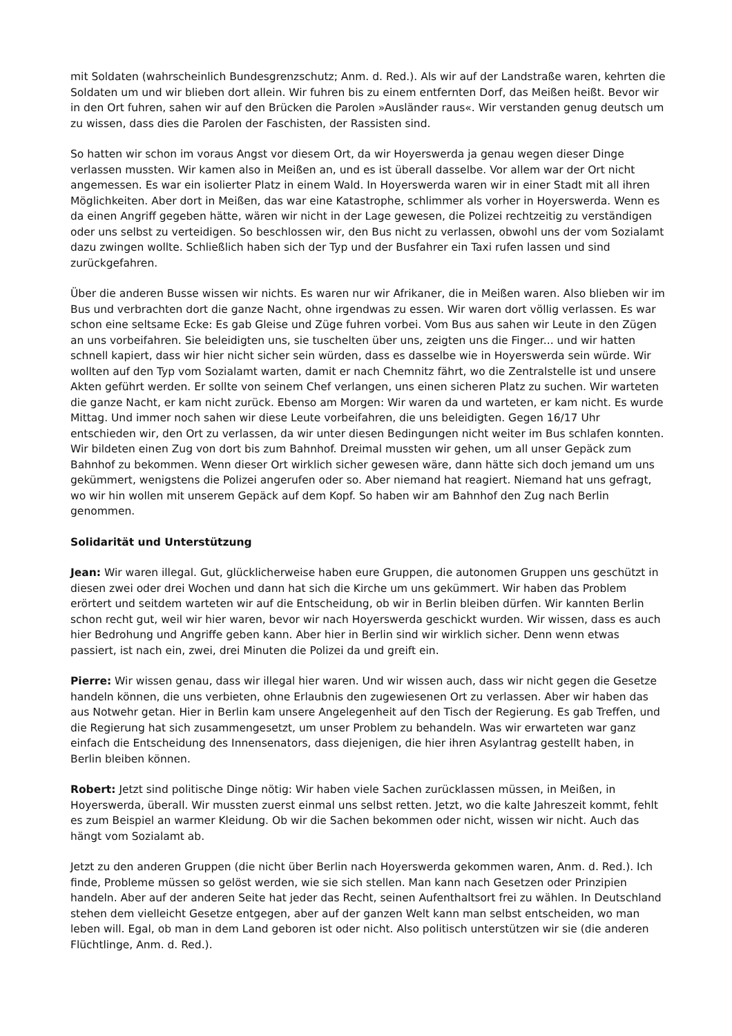mit Soldaten (wahrscheinlich Bundesgrenzschutz; Anm. d. Red.). Als wir auf der Landstraße waren, kehrten die Soldaten um und wir blieben dort allein. Wir fuhren bis zu einem entfernten Dorf, das Meißen heißt. Bevor wir in den Ort fuhren, sahen wir auf den Brücken die Parolen »Ausländer raus«. Wir verstanden genug deutsch um zu wissen, dass dies die Parolen der Faschisten, der Rassisten sind.
So hatten wir schon im voraus Angst vor diesem Ort, da wir Hoyerswerda ja genau wegen dieser Dinge verlassen mussten. Wir kamen also in Meißen an, und es ist überall dasselbe. Vor allem war der Ort nicht angemessen. Es war ein isolierter Platz in einem Wald. In Hoyerswerda waren wir in einer Stadt mit all ihren Möglichkeiten. Aber dort in Meißen, das war eine Katastrophe, schlimmer als vorher in Hoyerswerda. Wenn es da einen Angriff gegeben hätte, wären wir nicht in der Lage gewesen, die Polizei rechtzeitig zu verständigen oder uns selbst zu verteidigen. So beschlossen wir, den Bus nicht zu verlassen, obwohl uns der vom Sozialamt dazu zwingen wollte. Schließlich haben sich der Typ und der Busfahrer ein Taxi rufen lassen und sind zurückgefahren.
Über die anderen Busse wissen wir nichts. Es waren nur wir Afrikaner, die in Meißen waren. Also blieben wir im Bus und verbrachten dort die ganze Nacht, ohne irgendwas zu essen. Wir waren dort völlig verlassen. Es war schon eine seltsame Ecke: Es gab Gleise und Züge fuhren vorbei. Vom Bus aus sahen wir Leute in den Zügen an uns vorbeifahren. Sie beleidigten uns, sie tuschelten über uns, zeigten uns die Finger... und wir hatten schnell kapiert, dass wir hier nicht sicher sein würden, dass es dasselbe wie in Hoyerswerda sein würde. Wir wollten auf den Typ vom Sozialamt warten, damit er nach Chemnitz fährt, wo die Zentralstelle ist und unsere Akten geführt werden. Er sollte von seinem Chef verlangen, uns einen sicheren Platz zu suchen. Wir warteten die ganze Nacht, er kam nicht zurück. Ebenso am Morgen: Wir waren da und warteten, er kam nicht. Es wurde Mittag. Und immer noch sahen wir diese Leute vorbeifahren, die uns beleidigten. Gegen 16/17 Uhr entschieden wir, den Ort zu verlassen, da wir unter diesen Bedingungen nicht weiter im Bus schlafen konnten. Wir bildeten einen Zug von dort bis zum Bahnhof. Dreimal mussten wir gehen, um all unser Gepäck zum Bahnhof zu bekommen. Wenn dieser Ort wirklich sicher gewesen wäre, dann hätte sich doch jemand um uns gekümmert, wenigstens die Polizei angerufen oder so. Aber niemand hat reagiert. Niemand hat uns gefragt, wo wir hin wollen mit unserem Gepäck auf dem Kopf. So haben wir am Bahnhof den Zug nach Berlin genommen.
Solidarität und Unterstützung
Jean: Wir waren illegal. Gut, glücklicherweise haben eure Gruppen, die autonomen Gruppen uns geschützt in diesen zwei oder drei Wochen und dann hat sich die Kirche um uns gekümmert. Wir haben das Problem erörtert und seitdem warteten wir auf die Entscheidung, ob wir in Berlin bleiben dürfen. Wir kannten Berlin schon recht gut, weil wir hier waren, bevor wir nach Hoyerswerda geschickt wurden. Wir wissen, dass es auch hier Bedrohung und Angriffe geben kann. Aber hier in Berlin sind wir wirklich sicher. Denn wenn etwas passiert, ist nach ein, zwei, drei Minuten die Polizei da und greift ein.
Pierre: Wir wissen genau, dass wir illegal hier waren. Und wir wissen auch, dass wir nicht gegen die Gesetze handeln können, die uns verbieten, ohne Erlaubnis den zugewiesenen Ort zu verlassen. Aber wir haben das aus Notwehr getan. Hier in Berlin kam unsere Angelegenheit auf den Tisch der Regierung. Es gab Treffen, und die Regierung hat sich zusammengesetzt, um unser Problem zu behandeln. Was wir erwarteten war ganz einfach die Entscheidung des Innensenators, dass diejenigen, die hier ihren Asylantrag gestellt haben, in Berlin bleiben können.
Robert: Jetzt sind politische Dinge nötig: Wir haben viele Sachen zurücklassen müssen, in Meißen, in Hoyerswerda, überall. Wir mussten zuerst einmal uns selbst retten. Jetzt, wo die kalte Jahreszeit kommt, fehlt es zum Beispiel an warmer Kleidung. Ob wir die Sachen bekommen oder nicht, wissen wir nicht. Auch das hängt vom Sozialamt ab.
Jetzt zu den anderen Gruppen (die nicht über Berlin nach Hoyerswerda gekommen waren, Anm. d. Red.). Ich finde, Probleme müssen so gelöst werden, wie sie sich stellen. Man kann nach Gesetzen oder Prinzipien handeln. Aber auf der anderen Seite hat jeder das Recht, seinen Aufenthaltsort frei zu wählen. In Deutschland stehen dem vielleicht Gesetze entgegen, aber auf der ganzen Welt kann man selbst entscheiden, wo man leben will. Egal, ob man in dem Land geboren ist oder nicht. Also politisch unterstützen wir sie (die anderen Flüchtlinge, Anm. d. Red.).